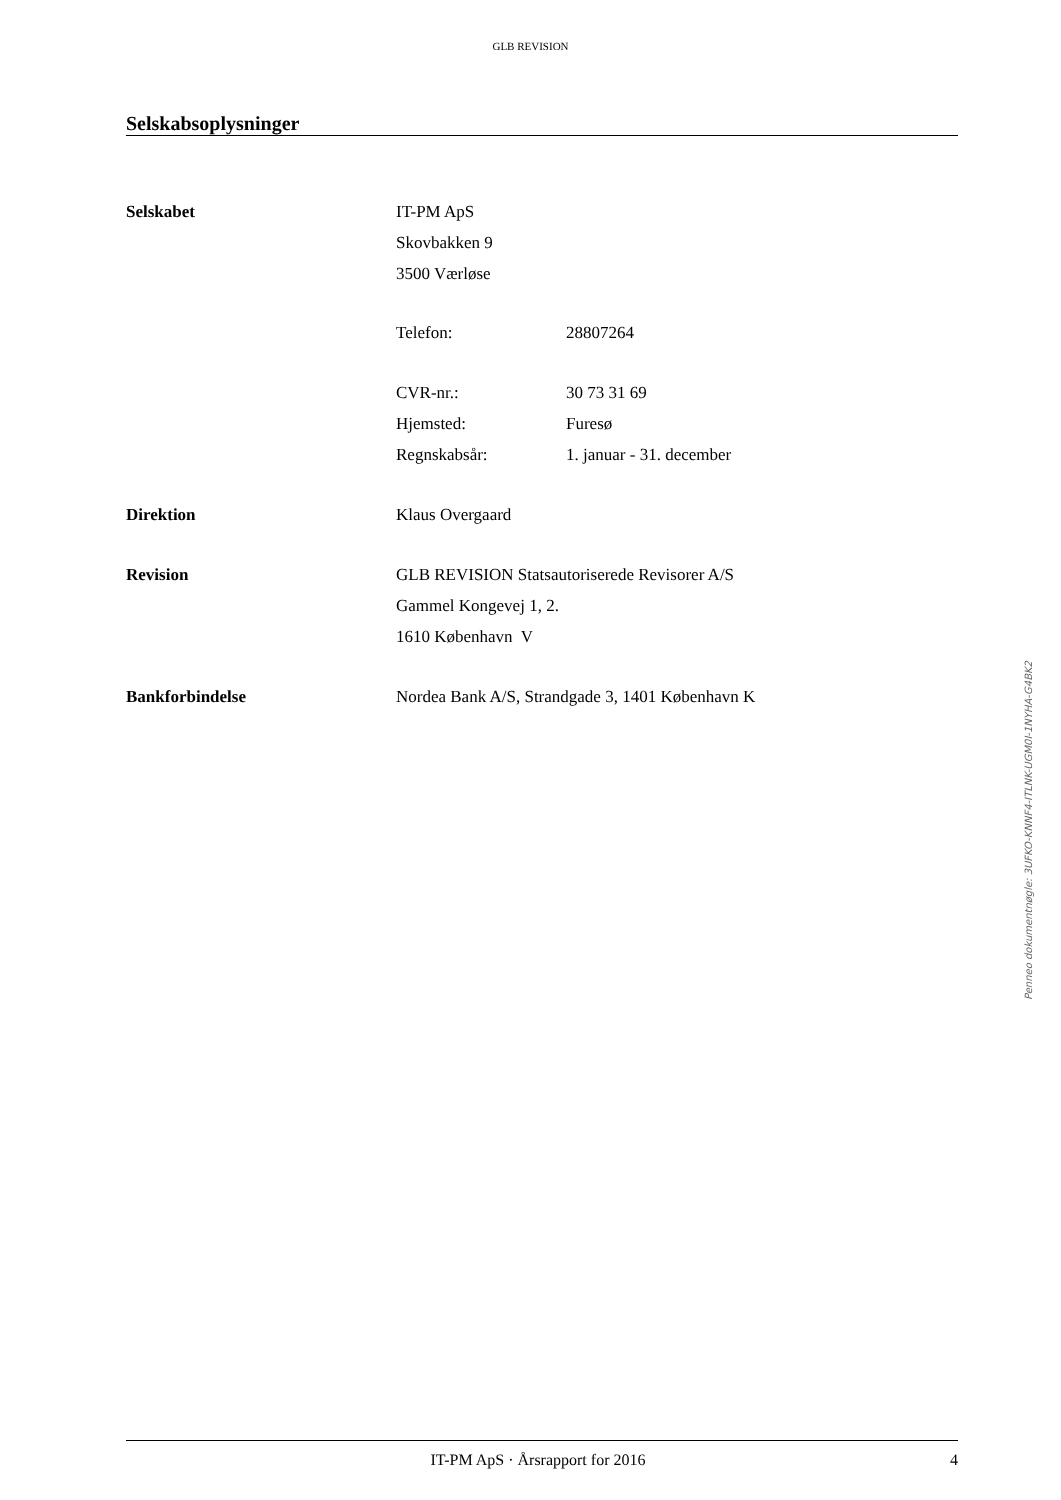GLB REVISION
Selskabsoplysninger
Selskabet IT-PM ApS
Skovbakken 9
3500 Værløse
Telefon: 28807264
CVR-nr.:
Hjemsted:
Regnskabsår:
30 73 31 69
Furesø
1. januar - 31. december
Direktion Klaus Overgaard
Revision GLB REVISION Statsautoriserede Revisorer A/S
Gammel Kongevej 1, 2.
1610 København V
Bankforbindelse Nordea Bank A/S, Strandgade 3, 1401 København K
Penneo dokumentnøgle: 3UFKO-KNNF4-ITLNK-UGM0I-1NYHA-G4BK2
IT-PM ApS · Årsrapport for 2016
4